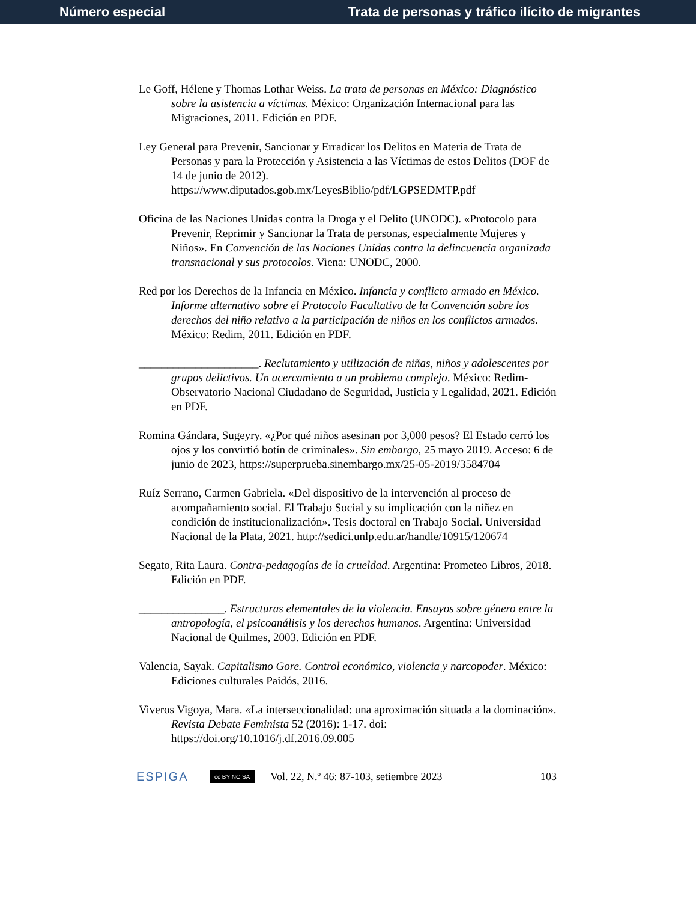Número especial Trata de personas y tráfico ilícito de migrantes
Le Goff, Hélene y Thomas Lothar Weiss. La trata de personas en México: Diagnóstico sobre la asistencia a víctimas. México: Organización Internacional para las Migraciones, 2011. Edición en PDF.
Ley General para Prevenir, Sancionar y Erradicar los Delitos en Materia de Trata de Personas y para la Protección y Asistencia a las Víctimas de estos Delitos (DOF de 14 de junio de 2012). https://www.diputados.gob.mx/LeyesBiblio/pdf/LGPSEDMTP.pdf
Oficina de las Naciones Unidas contra la Droga y el Delito (UNODC). «Protocolo para Prevenir, Reprimir y Sancionar la Trata de personas, especialmente Mujeres y Niños». En Convención de las Naciones Unidas contra la delincuencia organizada transnacional y sus protocolos. Viena: UNODC, 2000.
Red por los Derechos de la Infancia en México. Infancia y conflicto armado en México. Informe alternativo sobre el Protocolo Facultativo de la Convención sobre los derechos del niño relativo a la participación de niños en los conflictos armados. México: Redim, 2011. Edición en PDF.
_____________________. Reclutamiento y utilización de niñas, niños y adolescentes por grupos delictivos. Un acercamiento a un problema complejo. México: Redim-Observatorio Nacional Ciudadano de Seguridad, Justicia y Legalidad, 2021. Edición en PDF.
Romina Gándara, Sugeyry. «¿Por qué niños asesinan por 3,000 pesos? El Estado cerró los ojos y los convirtió botín de criminales». Sin embargo, 25 mayo 2019. Acceso: 6 de junio de 2023, https://superprueba.sinembargo.mx/25-05-2019/3584704
Ruíz Serrano, Carmen Gabriela. «Del dispositivo de la intervención al proceso de acompañamiento social. El Trabajo Social y su implicación con la niñez en condición de institucionalización». Tesis doctoral en Trabajo Social. Universidad Nacional de la Plata, 2021. http://sedici.unlp.edu.ar/handle/10915/120674
Segato, Rita Laura. Contra-pedagogías de la crueldad. Argentina: Prometeo Libros, 2018. Edición en PDF.
_______________. Estructuras elementales de la violencia. Ensayos sobre género entre la antropología, el psicoanálisis y los derechos humanos. Argentina: Universidad Nacional de Quilmes, 2003. Edición en PDF.
Valencia, Sayak. Capitalismo Gore. Control económico, violencia y narcopoder. México: Ediciones culturales Paidós, 2016.
Viveros Vigoya, Mara. «La interseccionalidad: una aproximación situada a la dominación». Revista Debate Feminista 52 (2016): 1-17. doi: https://doi.org/10.1016/j.df.2016.09.005
ESPIGA cc BY NC SA Vol. 22, N.º 46: 87-103, setiembre 2023 103